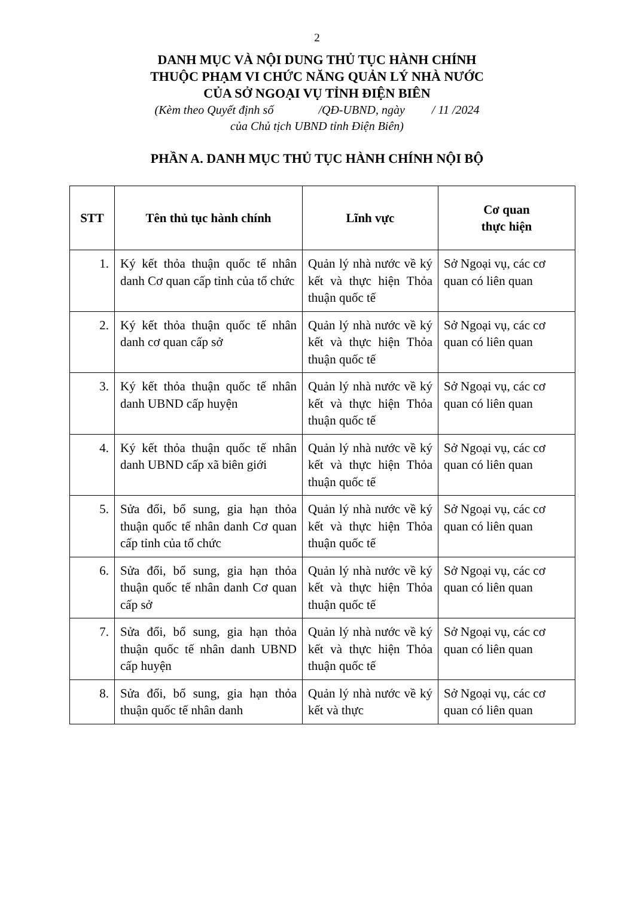2
DANH MỤC VÀ NỘI DUNG THỦ TỤC HÀNH CHÍNH
THUỘC PHẠM VI CHỨC NĂNG QUẢN LÝ NHÀ NƯỚC
CỦA SỞ NGOẠI VỤ TỈNH ĐIỆN BIÊN
(Kèm theo Quyết định số /QĐ-UBND, ngày / 11 /2024
của Chủ tịch UBND tỉnh Điện Biên)
PHẦN A. DANH MỤC THỦ TỤC HÀNH CHÍNH NỘI BỘ
| STT | Tên thủ tục hành chính | Lĩnh vực | Cơ quan thực hiện |
| --- | --- | --- | --- |
| 1. | Ký kết thỏa thuận quốc tế nhân danh Cơ quan cấp tỉnh của tổ chức | Quản lý nhà nước về ký kết và thực hiện Thỏa thuận quốc tế | Sở Ngoại vụ, các cơ quan có liên quan |
| 2. | Ký kết thỏa thuận quốc tế nhân danh cơ quan cấp sở | Quản lý nhà nước về ký kết và thực hiện Thỏa thuận quốc tế | Sở Ngoại vụ, các cơ quan có liên quan |
| 3. | Ký kết thỏa thuận quốc tế nhân danh UBND cấp huyện | Quản lý nhà nước về ký kết và thực hiện Thỏa thuận quốc tế | Sở Ngoại vụ, các cơ quan có liên quan |
| 4. | Ký kết thỏa thuận quốc tế nhân danh UBND cấp xã biên giới | Quản lý nhà nước về ký kết và thực hiện Thỏa thuận quốc tế | Sở Ngoại vụ, các cơ quan có liên quan |
| 5. | Sửa đổi, bổ sung, gia hạn thỏa thuận quốc tế nhân danh Cơ quan cấp tỉnh của tổ chức | Quản lý nhà nước về ký kết và thực hiện Thỏa thuận quốc tế | Sở Ngoại vụ, các cơ quan có liên quan |
| 6. | Sửa đổi, bổ sung, gia hạn thỏa thuận quốc tế nhân danh Cơ quan cấp sở | Quản lý nhà nước về ký kết và thực hiện Thỏa thuận quốc tế | Sở Ngoại vụ, các cơ quan có liên quan |
| 7. | Sửa đổi, bổ sung, gia hạn thỏa thuận quốc tế nhân danh UBND cấp huyện | Quản lý nhà nước về ký kết và thực hiện Thỏa thuận quốc tế | Sở Ngoại vụ, các cơ quan có liên quan |
| 8. | Sửa đổi, bổ sung, gia hạn thỏa thuận quốc tế nhân danh | Quản lý nhà nước về ký kết và thực | Sở Ngoại vụ, các cơ quan có liên quan |